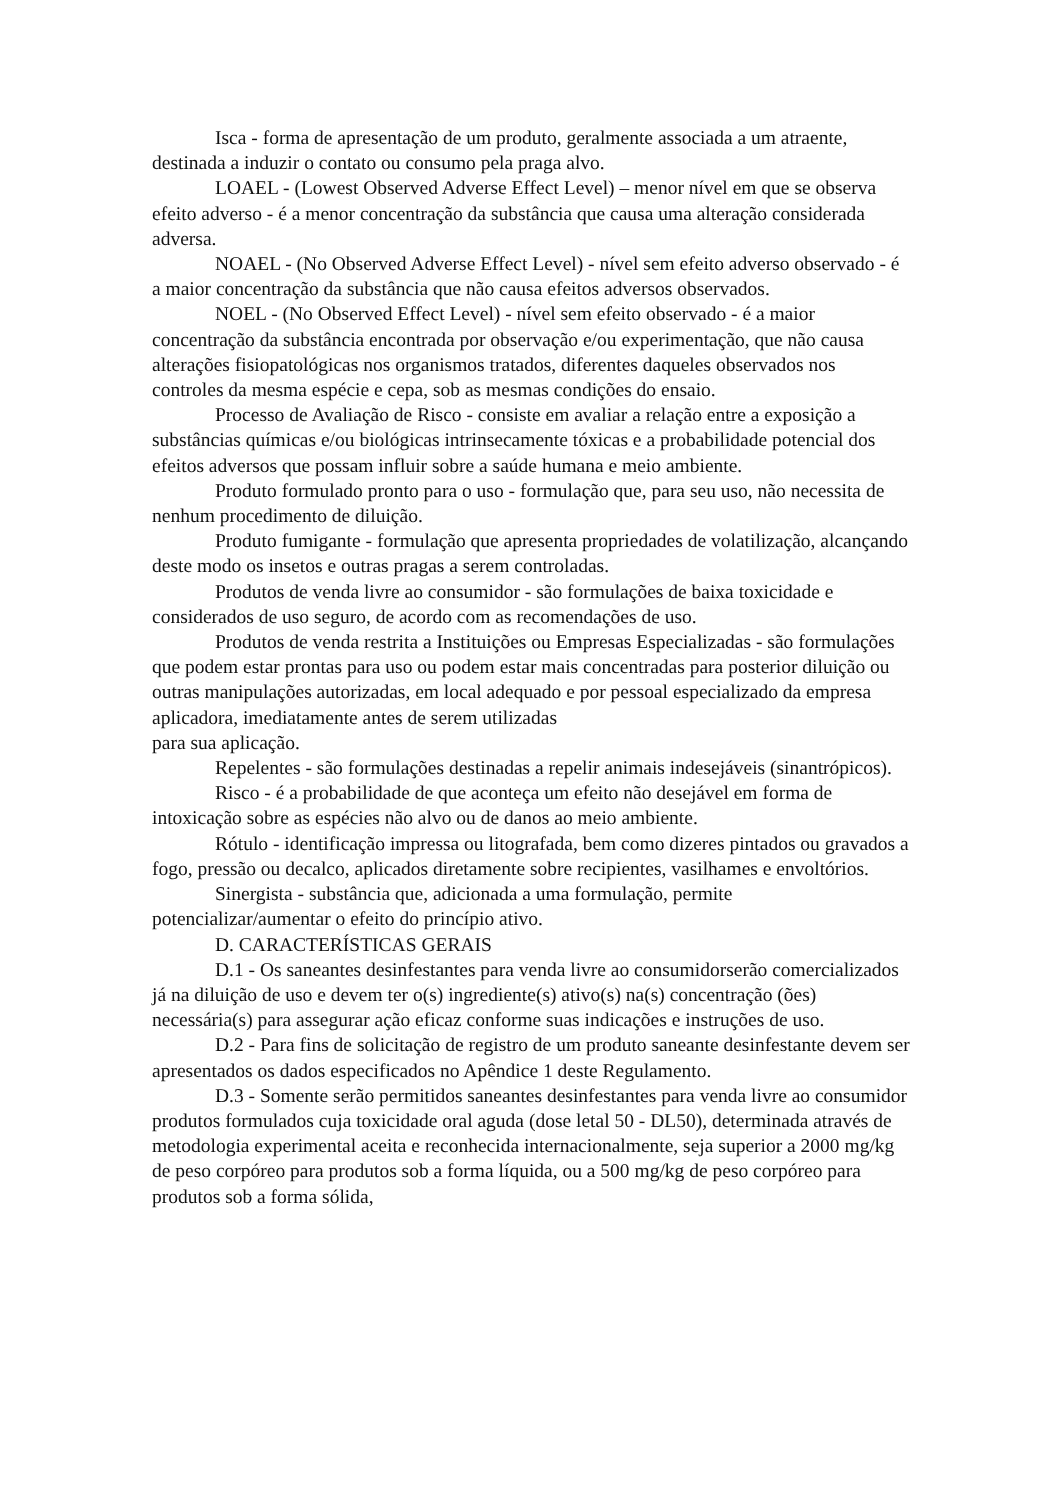Isca - forma de apresentação de um produto, geralmente associada a um atraente, destinada a induzir o contato ou consumo pela praga alvo.
LOAEL - (Lowest Observed Adverse Effect Level) – menor nível em que se observa efeito adverso - é a menor concentração da substância que causa uma alteração considerada adversa.
NOAEL - (No Observed Adverse Effect Level) - nível sem efeito adverso observado - é a maior concentração da substância que não causa efeitos adversos observados.
NOEL - (No Observed Effect Level) - nível sem efeito observado - é a maior concentração da substância encontrada por observação e/ou experimentação, que não causa alterações fisiopatológicas nos organismos tratados, diferentes daqueles observados nos controles da mesma espécie e cepa, sob as mesmas condições do ensaio.
Processo de Avaliação de Risco - consiste em avaliar a relação entre a exposição a substâncias químicas e/ou biológicas intrinsecamente tóxicas e a probabilidade potencial dos efeitos adversos que possam influir sobre a saúde humana e meio ambiente.
Produto formulado pronto para o uso - formulação que, para seu uso, não necessita de nenhum procedimento de diluição.
Produto fumigante - formulação que apresenta propriedades de volatilização, alcançando deste modo os insetos e outras pragas a serem controladas.
Produtos de venda livre ao consumidor - são formulações de baixa toxicidade e considerados de uso seguro, de acordo com as recomendações de uso.
Produtos de venda restrita a Instituições ou Empresas Especializadas - são formulações que podem estar prontas para uso ou podem estar mais concentradas para posterior diluição ou outras manipulações autorizadas, em local adequado e por pessoal especializado da empresa aplicadora, imediatamente antes de serem utilizadas
para sua aplicação.
Repelentes - são formulações destinadas a repelir animais indesejáveis (sinantrópicos).
Risco - é a probabilidade de que aconteça um efeito não desejável em forma de intoxicação sobre as espécies não alvo ou de danos ao meio ambiente.
Rótulo - identificação impressa ou litografada, bem como dizeres pintados ou gravados a fogo, pressão ou decalco, aplicados diretamente sobre recipientes, vasilhames e envoltórios.
Sinergista - substância que, adicionada a uma formulação, permite potencializar/aumentar o efeito do princípio ativo.
D. CARACTERÍSTICAS GERAIS
D.1 - Os saneantes desinfestantes para venda livre ao consumidorserão comercializados já na diluição de uso e devem ter o(s) ingrediente(s) ativo(s) na(s) concentração (ões) necessária(s) para assegurar ação eficaz conforme suas indicações e instruções de uso.
D.2 - Para fins de solicitação de registro de um produto saneante desinfestante devem ser apresentados os dados especificados no Apêndice 1 deste Regulamento.
D.3 - Somente serão permitidos saneantes desinfestantes para venda livre ao consumidor produtos formulados cuja toxicidade oral aguda (dose letal 50 - DL50), determinada através de metodologia experimental aceita e reconhecida internacionalmente, seja superior a 2000 mg/kg de peso corpóreo para produtos sob a forma líquida, ou a 500 mg/kg de peso corpóreo para produtos sob a forma sólida,